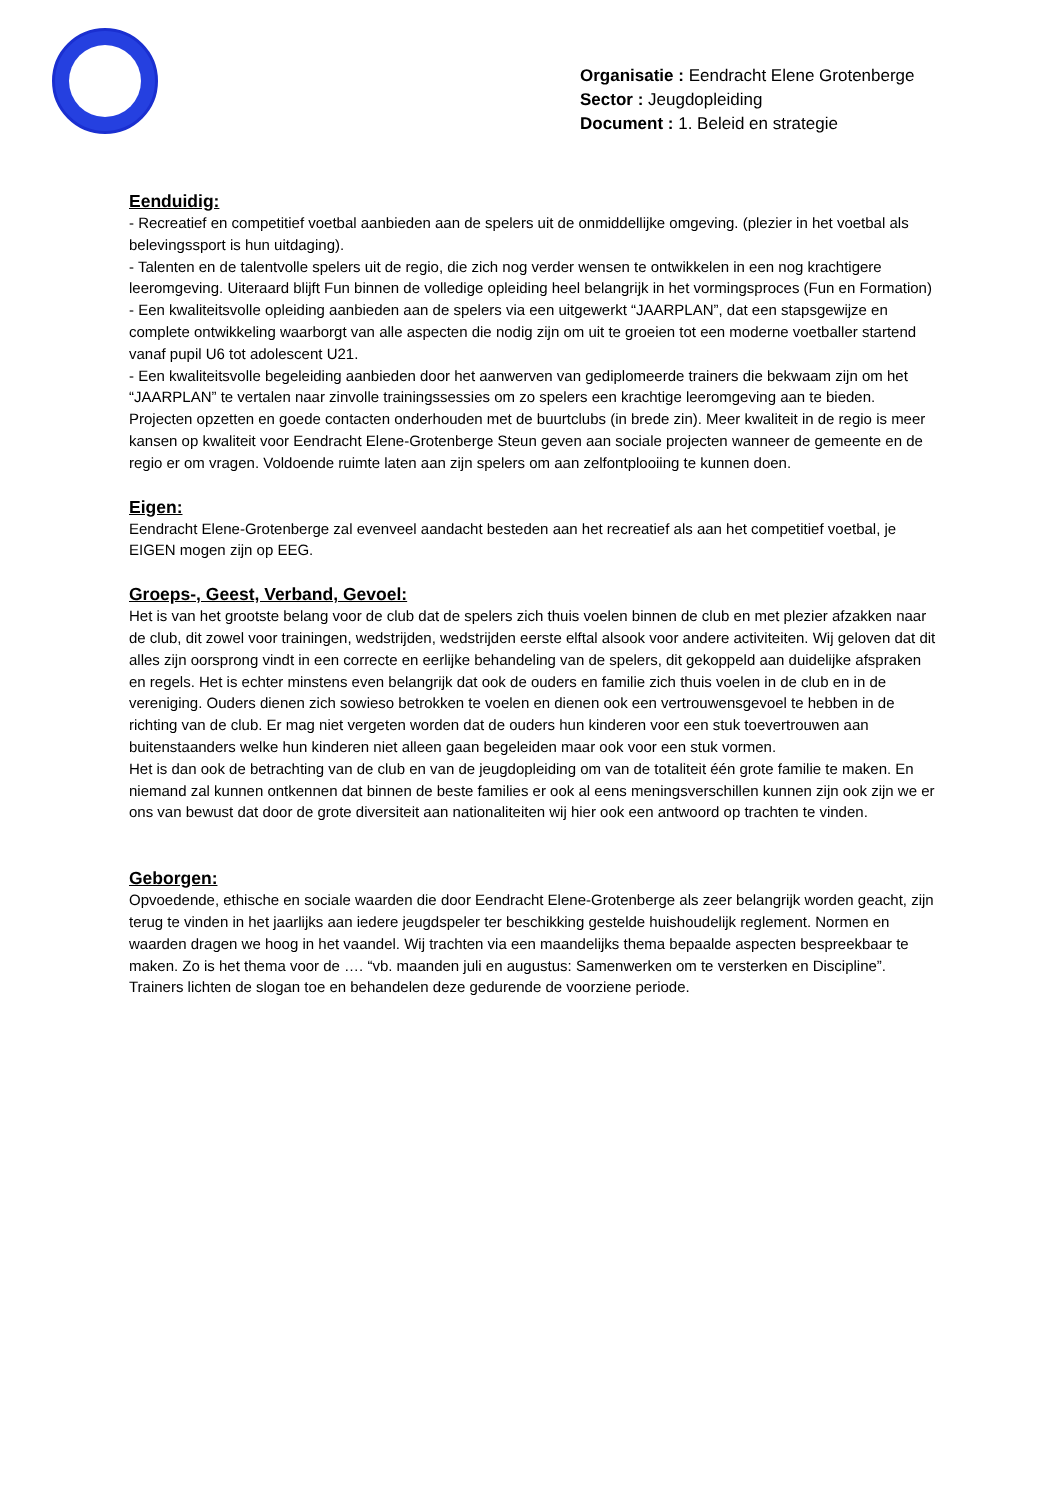Organisatie : Eendracht Elene Grotenberge
Sector : Jeugdopleiding
Document : 1. Beleid en strategie
Eenduidig:
- Recreatief en competitief voetbal aanbieden aan de spelers uit de onmiddellijke omgeving. (plezier in het voetbal als belevingssport is hun uitdaging).
- Talenten en de talentvolle spelers uit de regio, die zich nog verder wensen te ontwikkelen in een nog krachtigere leeromgeving. Uiteraard blijft Fun binnen de volledige opleiding heel belangrijk in het vormingsproces (Fun en Formation)
- Een kwaliteitsvolle opleiding aanbieden aan de spelers via een uitgewerkt “JAARPLAN”, dat een stapsgewijze en complete ontwikkeling waarborgt van alle aspecten die nodig zijn om uit te groeien tot een moderne voetballer startend vanaf pupil U6 tot adolescent U21.
- Een kwaliteitsvolle begeleiding aanbieden door het aanwerven van gediplomeerde trainers die bekwaam zijn om het “JAARPLAN” te vertalen naar zinvolle trainingssessies om zo spelers een krachtige leeromgeving aan te bieden. Projecten opzetten en goede contacten onderhouden met de buurtclubs (in brede zin). Meer kwaliteit in de regio is meer kansen op kwaliteit voor Eendracht Elene-Grotenberge Steun geven aan sociale projecten wanneer de gemeente en de regio er om vragen. Voldoende ruimte laten aan zijn spelers om aan zelfontplooiing te kunnen doen.
Eigen:
Eendracht Elene-Grotenberge zal evenveel aandacht besteden aan het recreatief als aan het competitief voetbal, je EIGEN mogen zijn op EEG.
Groeps-, Geest, Verband, Gevoel:
Het is van het grootste belang voor de club dat de spelers zich thuis voelen binnen de club en met plezier afzakken naar de club, dit zowel voor trainingen, wedstrijden, wedstrijden eerste elftal alsook voor andere activiteiten. Wij geloven dat dit alles zijn oorsprong vindt in een correcte en eerlijke behandeling van de spelers, dit gekoppeld aan duidelijke afspraken en regels. Het is echter minstens even belangrijk dat ook de ouders en familie zich thuis voelen in de club en in de vereniging. Ouders dienen zich sowieso betrokken te voelen en dienen ook een vertrouwensgevoel te hebben in de richting van de club. Er mag niet vergeten worden dat de ouders hun kinderen voor een stuk toevertrouwen aan buitenstaanders welke hun kinderen niet alleen gaan begeleiden maar ook voor een stuk vormen.
Het is dan ook de betrachting van de club en van de jeugdopleiding om van de totaliteit één grote familie te maken. En niemand zal kunnen ontkennen dat binnen de beste families er ook al eens meningsverschillen kunnen zijn ook zijn we er ons van bewust dat door de grote diversiteit aan nationaliteiten wij hier ook een antwoord op trachten te vinden.
Geborgen:
Opvoedende, ethische en sociale waarden die door Eendracht Elene-Grotenberge als zeer belangrijk worden geacht, zijn terug te vinden in het jaarlijks aan iedere jeugdspeler ter beschikking gestelde huishoudelijk reglement. Normen en waarden dragen we hoog in het vaandel. Wij trachten via een maandelijks thema bepaalde aspecten bespreekbaar te maken. Zo is het thema voor de …. “vb. maanden juli en augustus: Samenwerken om te versterken en Discipline”. Trainers lichten de slogan toe en behandelen deze gedurende de voorziene periode.